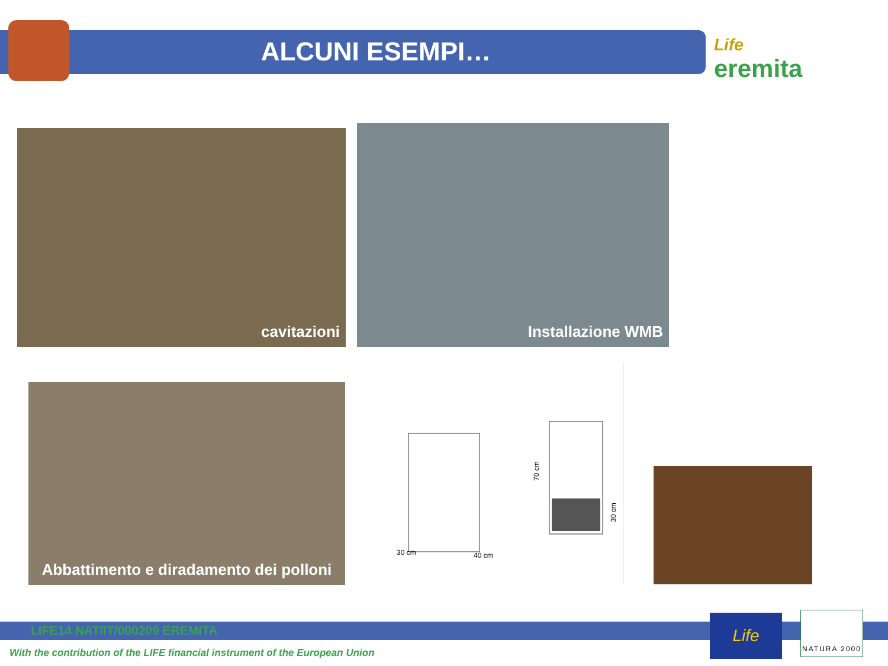ALCUNI ESEMPI… Life
eremita
cavitazioni Installazione WMB
Abbattimento e diradamento dei polloni
30 cm
40 cm
70 cm
30 cm
LIFE14 NAT/IT/000209 EREMITA
With the contribution of the LIFE financial instrument of the European Union
Life NATURA 2000